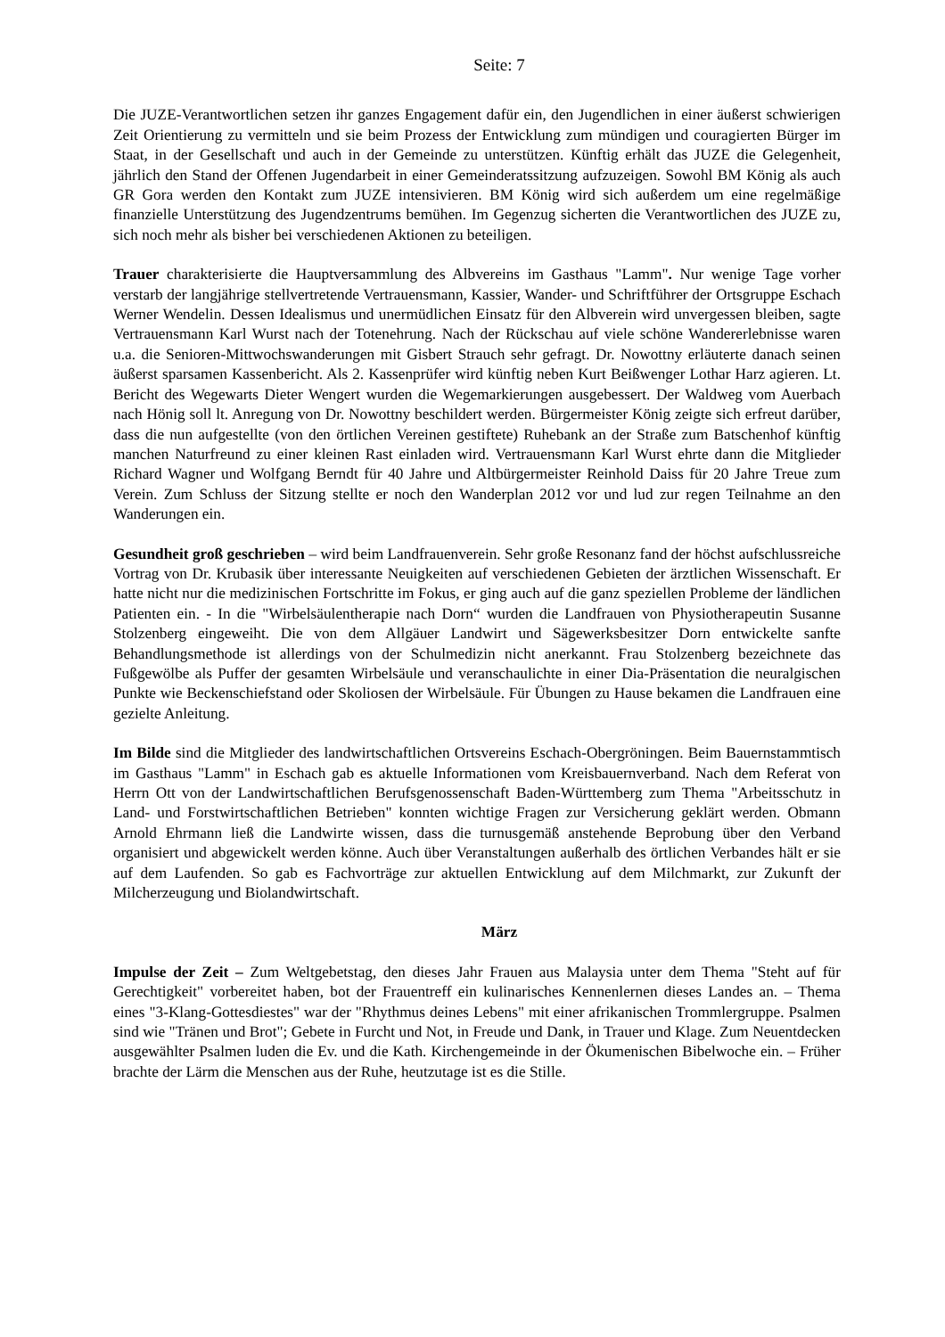Seite: 7
Die JUZE-Verantwortlichen setzen ihr ganzes Engagement dafür ein, den Jugendlichen in einer äußerst schwierigen Zeit Orientierung zu vermitteln und sie beim Prozess der Entwicklung zum mündigen und couragierten Bürger im Staat, in der Gesellschaft und auch in der Gemeinde zu unterstützen. Künftig erhält das JUZE die Gelegenheit, jährlich den Stand der Offenen Jugendarbeit in einer Gemeinderatssitzung aufzuzeigen. Sowohl BM König als auch GR Gora werden den Kontakt zum JUZE intensivieren. BM König wird sich außerdem um eine regelmäßige finanzielle Unterstützung des Jugendzentrums bemühen. Im Gegenzug sicherten die Verantwortlichen des JUZE zu, sich noch mehr als bisher bei verschiedenen Aktionen zu beteiligen.
Trauer charakterisierte die Hauptversammlung des Albvereins im Gasthaus "Lamm". Nur wenige Tage vorher verstarb der langjährige stellvertretende Vertrauensmann, Kassier, Wander- und Schriftführer der Ortsgruppe Eschach Werner Wendelin. Dessen Idealismus und unermüdlichen Einsatz für den Albverein wird unvergessen bleiben, sagte Vertrauensmann Karl Wurst nach der Totenehrung. Nach der Rückschau auf viele schöne Wandererlebnisse waren u.a. die Senioren-Mittwochswanderungen mit Gisbert Strauch sehr gefragt. Dr. Nowottny erläuterte danach seinen äußerst sparsamen Kassenbericht. Als 2. Kassenprüfer wird künftig neben Kurt Beißwenger Lothar Harz agieren. Lt. Bericht des Wegewarts Dieter Wengert wurden die Wegemarkierungen ausgebessert. Der Waldweg vom Auerbach nach Hönig soll lt. Anregung von Dr. Nowottny beschildert werden. Bürgermeister König zeigte sich erfreut darüber, dass die nun aufgestellte (von den örtlichen Vereinen gestiftete) Ruhebank an der Straße zum Batschenhof künftig manchen Naturfreund zu einer kleinen Rast einladen wird. Vertrauensmann Karl Wurst ehrte dann die Mitglieder Richard Wagner und Wolfgang Berndt für 40 Jahre und Altbürgermeister Reinhold Daiss für 20 Jahre Treue zum Verein. Zum Schluss der Sitzung stellte er noch den Wanderplan 2012 vor und lud zur regen Teilnahme an den Wanderungen ein.
Gesundheit groß geschrieben – wird beim Landfrauenverein. Sehr große Resonanz fand der höchst aufschlussreiche Vortrag von Dr. Krubasik über interessante Neuigkeiten auf verschiedenen Gebieten der ärztlichen Wissenschaft. Er hatte nicht nur die medizinischen Fortschritte im Fokus, er ging auch auf die ganz speziellen Probleme der ländlichen Patienten ein. - In die "Wirbelsäulentherapie nach Dorn“ wurden die Landfrauen von Physiotherapeutin Susanne Stolzenberg eingeweiht. Die von dem Allgäuer Landwirt und Sägewerksbesitzer Dorn entwickelte sanfte Behandlungsmethode ist allerdings von der Schulmedizin nicht anerkannt. Frau Stolzenberg bezeichnete das Fußgewölbe als Puffer der gesamten Wirbelsäule und veranschaulichte in einer Dia-Präsentation die neuralgischen Punkte wie Beckenschiefstand oder Skoliosen der Wirbelsäule. Für Übungen zu Hause bekamen die Landfrauen eine gezielte Anleitung.
Im Bilde sind die Mitglieder des landwirtschaftlichen Ortsvereins Eschach-Obergröningen. Beim Bauernstammtisch im Gasthaus "Lamm" in Eschach gab es aktuelle Informationen vom Kreisbauernverband. Nach dem Referat von Herrn Ott von der Landwirtschaftlichen Berufsgenossenschaft Baden-Württemberg zum Thema "Arbeitsschutz in Land- und Forstwirtschaftlichen Betrieben" konnten wichtige Fragen zur Versicherung geklärt werden. Obmann Arnold Ehrmann ließ die Landwirte wissen, dass die turnusgemäß anstehende Beprobung über den Verband organisiert und abgewickelt werden könne. Auch über Veranstaltungen außerhalb des örtlichen Verbandes hält er sie auf dem Laufenden. So gab es Fachvorträge zur aktuellen Entwicklung auf dem Milchmarkt, zur Zukunft der Milcherzeugung und Biolandwirtschaft.
März
Impulse der Zeit – Zum Weltgebetstag, den dieses Jahr Frauen aus Malaysia unter dem Thema "Steht auf für Gerechtigkeit" vorbereitet haben, bot der Frauentreff ein kulinarisches Kennenlernen dieses Landes an. – Thema eines "3-Klang-Gottesdiestes" war der "Rhythmus deines Lebens" mit einer afrikanischen Trommlergruppe. Psalmen sind wie "Tränen und Brot"; Gebete in Furcht und Not, in Freude und Dank, in Trauer und Klage. Zum Neuentdecken ausgewählter Psalmen luden die Ev. und die Kath. Kirchengemeinde in der Ökumenischen Bibelwoche ein. – Früher brachte der Lärm die Menschen aus der Ruhe, heutzutage ist es die Stille.